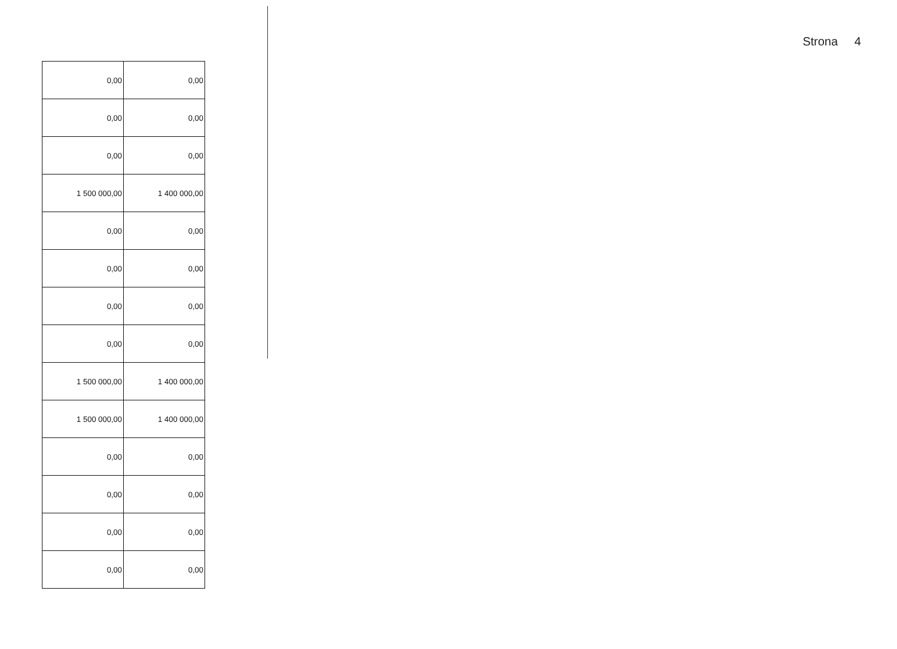Strona 4
| 0,00 | 0,00 |
| 0,00 | 0,00 |
| 0,00 | 0,00 |
| 1 500 000,00 | 1 400 000,00 |
| 0,00 | 0,00 |
| 0,00 | 0,00 |
| 0,00 | 0,00 |
| 0,00 | 0,00 |
| 1 500 000,00 | 1 400 000,00 |
| 1 500 000,00 | 1 400 000,00 |
| 0,00 | 0,00 |
| 0,00 | 0,00 |
| 0,00 | 0,00 |
| 0,00 | 0,00 |